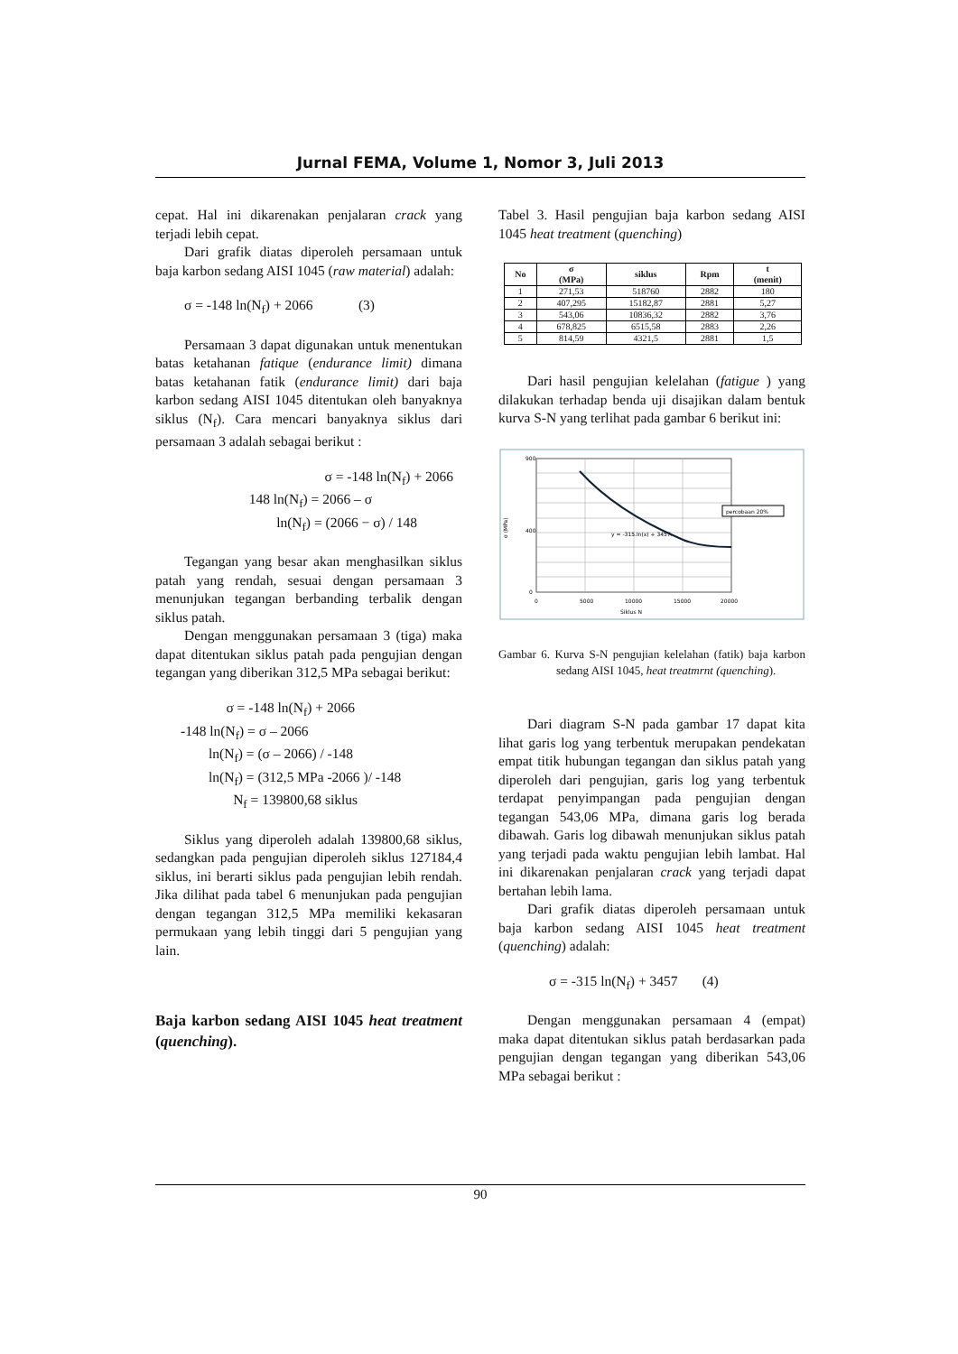Jurnal FEMA, Volume 1, Nomor 3, Juli 2013
cepat. Hal ini dikarenakan penjalaran crack yang terjadi lebih cepat.
Dari grafik diatas diperoleh persamaan untuk baja karbon sedang AISI 1045 (raw material) adalah:
σ = -148 ln(N<sub>f</sub>) + 2066 (3)
Persamaan 3 dapat digunakan untuk menentukan batas ketahanan fatique (endurance limit) dimana batas ketahanan fatik (endurance limit) dari baja karbon sedang AISI 1045 ditentukan oleh banyaknya siklus (N<sub>f</sub>). Cara mencari banyaknya siklus dari persamaan 3 adalah sebagai berikut :
σ = -148 ln(N<sub>f</sub>) + 2066
148 ln(N<sub>f</sub>) = 2066 – σ
ln(N<sub>f</sub>) = (2066 − σ) / 148
Tegangan yang besar akan menghasilkan siklus patah yang rendah, sesuai dengan persamaan 3 menunjukan tegangan berbanding terbalik dengan siklus patah.
Dengan menggunakan persamaan 3 (tiga) maka dapat ditentukan siklus patah pada pengujian dengan tegangan yang diberikan 312,5 MPa sebagai berikut:
σ = -148 ln(N<sub>f</sub>) + 2066
-148 ln(N<sub>f</sub>) = σ – 2066
ln(N<sub>f</sub>) = (σ – 2066) / -148
ln(N<sub>f</sub>) = (312,5 MPa -2066 )/ -148
N<sub>f</sub> = 139800,68 siklus
Siklus yang diperoleh adalah 139800,68 siklus, sedangkan pada pengujian diperoleh siklus 127184,4 siklus, ini berarti siklus pada pengujian lebih rendah. Jika dilihat pada tabel 6 menunjukan pada pengujian dengan tegangan 312,5 MPa memiliki kekasaran permukaan yang lebih tinggi dari 5 pengujian yang lain.
Baja karbon sedang AISI 1045 heat treatment (quenching).
Tabel 3. Hasil pengujian baja karbon sedang AISI 1045 heat treatment (quenching)
| No | σ (MPa) | siklus | Rpm | t (menit) |
| --- | --- | --- | --- | --- |
| 1 | 271,53 | 518760 | 2882 | 180 |
| 2 | 407,295 | 15182,87 | 2881 | 5,27 |
| 3 | 543,06 | 10836,32 | 2882 | 3,76 |
| 4 | 678,825 | 6515,58 | 2883 | 2,26 |
| 5 | 814,59 | 4321,5 | 2881 | 1,5 |
Dari hasil pengujian kelelahan (fatigue ) yang dilakukan terhadap benda uji disajikan dalam bentuk kurva S-N yang terlihat pada gambar 6 berikut ini:
900
400
0
0
5000
10000
15000
20000
Siklus N
σ (MPa)
y = -315.ln(x) + 3457.
percobaan 20%
Gambar 6. Kurva S-N pengujian kelelahan (fatik) baja karbon sedang AISI 1045, heat treatmrnt (quenching).
Dari diagram S-N pada gambar 17 dapat kita lihat garis log yang terbentuk merupakan pendekatan empat titik hubungan tegangan dan siklus patah yang diperoleh dari pengujian, garis log yang terbentuk terdapat penyimpangan pada pengujian dengan tegangan 543,06 MPa, dimana garis log berada dibawah. Garis log dibawah menunjukan siklus patah yang terjadi pada waktu pengujian lebih lambat. Hal ini dikarenakan penjalaran crack yang terjadi dapat bertahan lebih lama.
Dari grafik diatas diperoleh persamaan untuk baja karbon sedang AISI 1045 heat treatment (quenching) adalah:
σ = -315 ln(N<sub>f</sub>) + 3457 (4)
Dengan menggunakan persamaan 4 (empat) maka dapat ditentukan siklus patah berdasarkan pada pengujian dengan tegangan yang diberikan 543,06 MPa sebagai berikut :
90